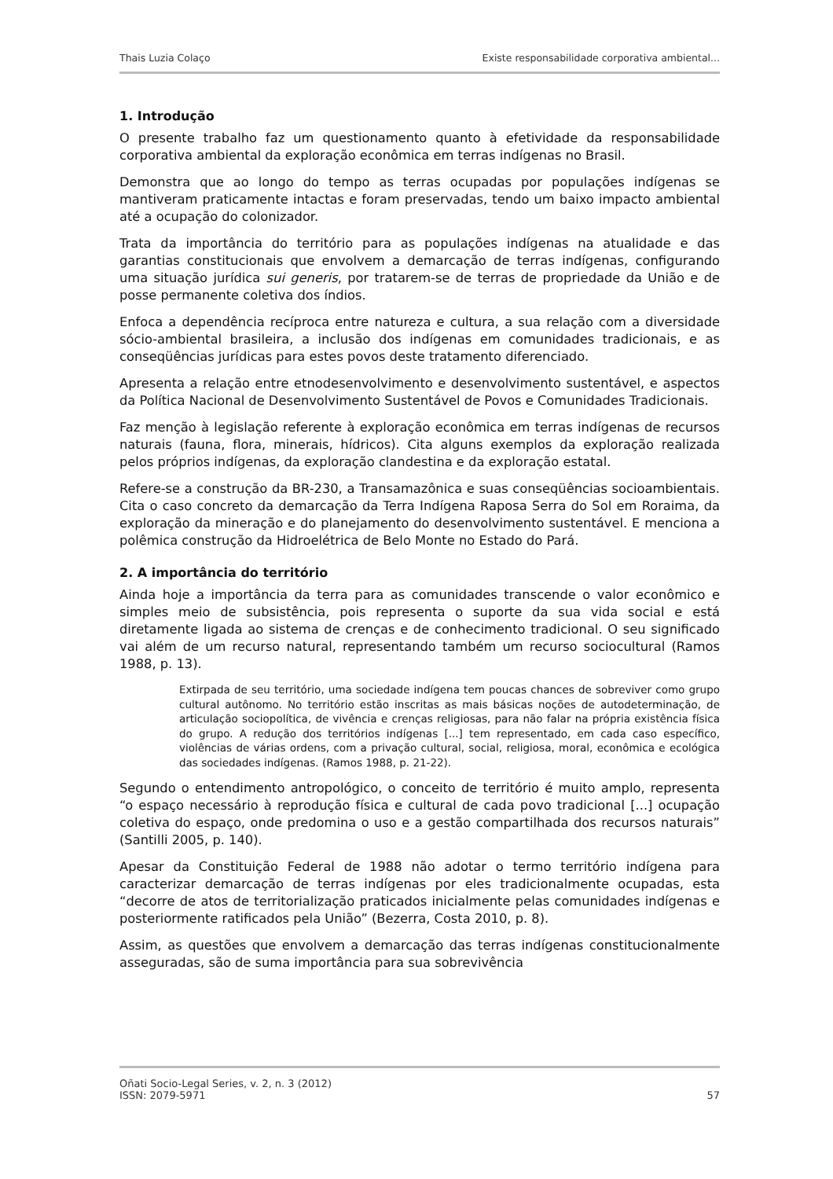Thais Luzia Colaço Existe responsabilidade corporativa ambiental...
1. Introdução
O presente trabalho faz um questionamento quanto à efetividade da responsabilidade corporativa ambiental da exploração econômica em terras indígenas no Brasil.
Demonstra que ao longo do tempo as terras ocupadas por populações indígenas se mantiveram praticamente intactas e foram preservadas, tendo um baixo impacto ambiental até a ocupação do colonizador.
Trata da importância do território para as populações indígenas na atualidade e das garantias constitucionais que envolvem a demarcação de terras indígenas, configurando uma situação jurídica sui generis, por tratarem-se de terras de propriedade da União e de posse permanente coletiva dos índios.
Enfoca a dependência recíproca entre natureza e cultura, a sua relação com a diversidade sócio-ambiental brasileira, a inclusão dos indígenas em comunidades tradicionais, e as conseqüências jurídicas para estes povos deste tratamento diferenciado.
Apresenta a relação entre etnodesenvolvimento e desenvolvimento sustentável, e aspectos da Política Nacional de Desenvolvimento Sustentável de Povos e Comunidades Tradicionais.
Faz menção à legislação referente à exploração econômica em terras indígenas de recursos naturais (fauna, flora, minerais, hídricos). Cita alguns exemplos da exploração realizada pelos próprios indígenas, da exploração clandestina e da exploração estatal.
Refere-se a construção da BR-230, a Transamazônica e suas conseqüências socioambientais. Cita o caso concreto da demarcação da Terra Indígena Raposa Serra do Sol em Roraima, da exploração da mineração e do planejamento do desenvolvimento sustentável. E menciona a polêmica construção da Hidroelétrica de Belo Monte no Estado do Pará.
2. A importância do território
Ainda hoje a importância da terra para as comunidades transcende o valor econômico e simples meio de subsistência, pois representa o suporte da sua vida social e está diretamente ligada ao sistema de crenças e de conhecimento tradicional. O seu significado vai além de um recurso natural, representando também um recurso sociocultural (Ramos 1988, p. 13).
Extirpada de seu território, uma sociedade indígena tem poucas chances de sobreviver como grupo cultural autônomo. No território estão inscritas as mais básicas noções de autodeterminação, de articulação sociopolítica, de vivência e crenças religiosas, para não falar na própria existência física do grupo. A redução dos territórios indígenas [...] tem representado, em cada caso específico, violências de várias ordens, com a privação cultural, social, religiosa, moral, econômica e ecológica das sociedades indígenas. (Ramos 1988, p. 21-22).
Segundo o entendimento antropológico, o conceito de território é muito amplo, representa “o espaço necessário à reprodução física e cultural de cada povo tradicional [...] ocupação coletiva do espaço, onde predomina o uso e a gestão compartilhada dos recursos naturais” (Santilli 2005, p. 140).
Apesar da Constituição Federal de 1988 não adotar o termo território indígena para caracterizar demarcação de terras indígenas por eles tradicionalmente ocupadas, esta “decorre de atos de territorialização praticados inicialmente pelas comunidades indígenas e posteriormente ratificados pela União” (Bezerra, Costa 2010, p. 8).
Assim, as questões que envolvem a demarcação das terras indígenas constitucionalmente asseguradas, são de suma importância para sua sobrevivência
Oñati Socio-Legal Series, v. 2, n. 3 (2012)
ISSN: 2079-5971 57